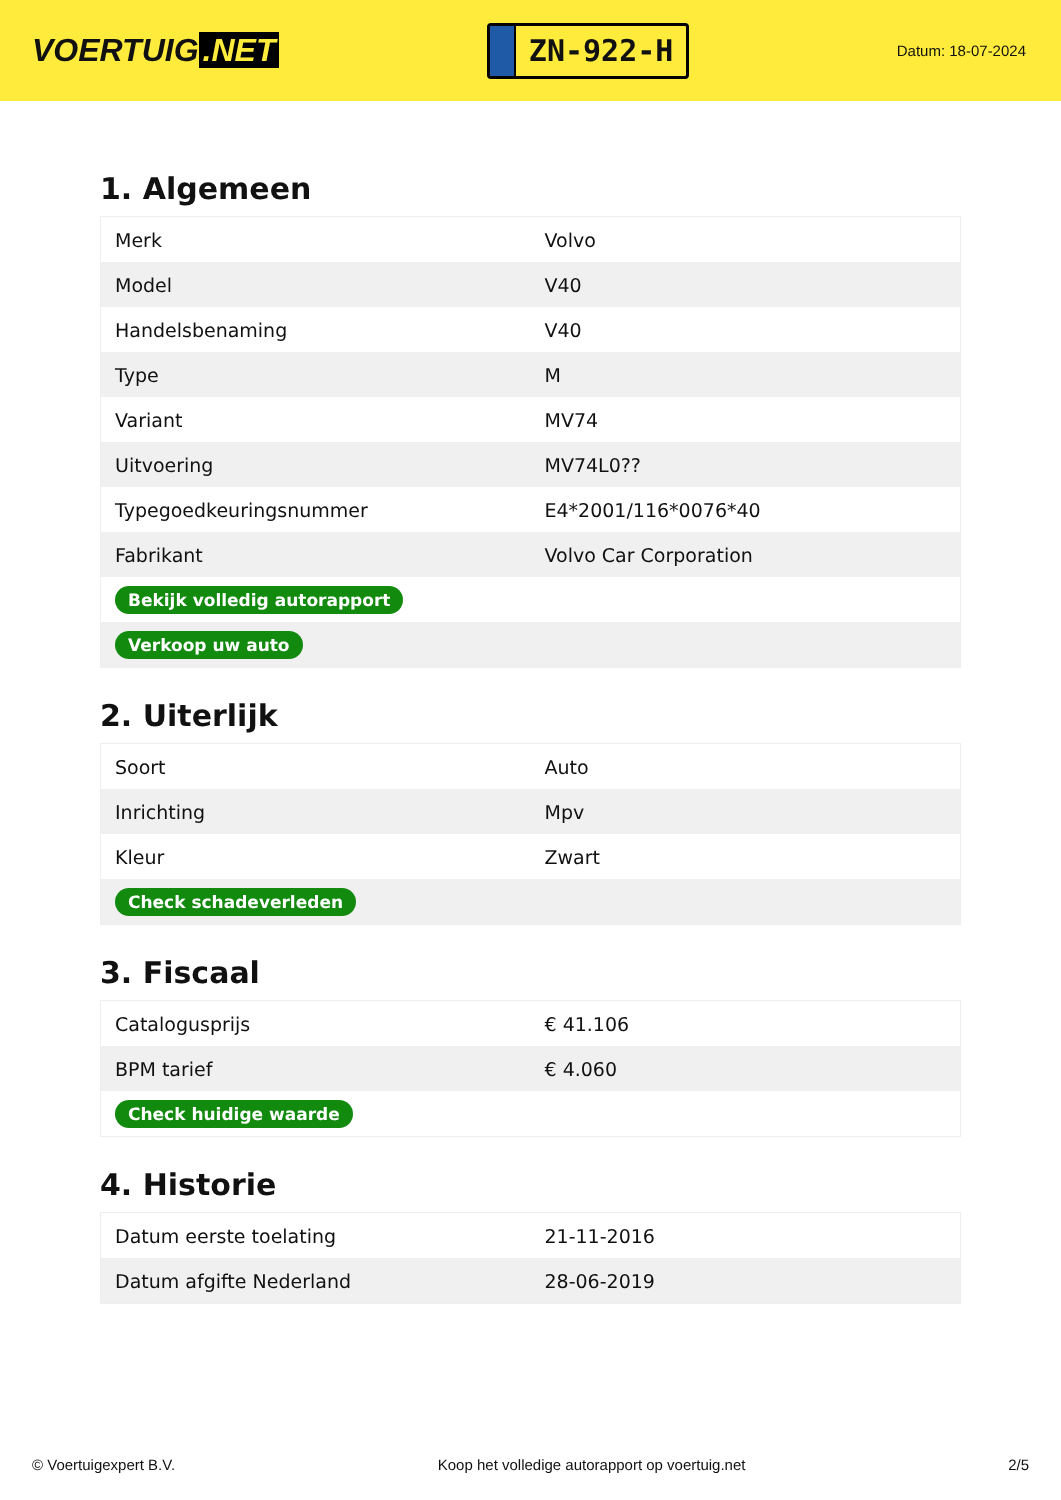VOERTUIG.NET
ZN-922-H
Datum: 18-07-2024
1. Algemeen
| Merk | Volvo |
| Model | V40 |
| Handelsbenaming | V40 |
| Type | M |
| Variant | MV74 |
| Uitvoering | MV74L0?? |
| Typegoedkeuringsnummer | E4*2001/116*0076*40 |
| Fabrikant | Volvo Car Corporation |
| Bekijk volledig autorapport | |
| Verkoop uw auto | |
2. Uiterlijk
| Soort | Auto |
| Inrichting | Mpv |
| Kleur | Zwart |
| Check schadeverleden | |
3. Fiscaal
| Catalogusprijs | € 41.106 |
| BPM tarief | € 4.060 |
| Check huidige waarde | |
4. Historie
| Datum eerste toelating | 21-11-2016 |
| Datum afgifte Nederland | 28-06-2019 |
© Voertuigexpert B.V. Koop het volledige autorapport op voertuig.net 2/5